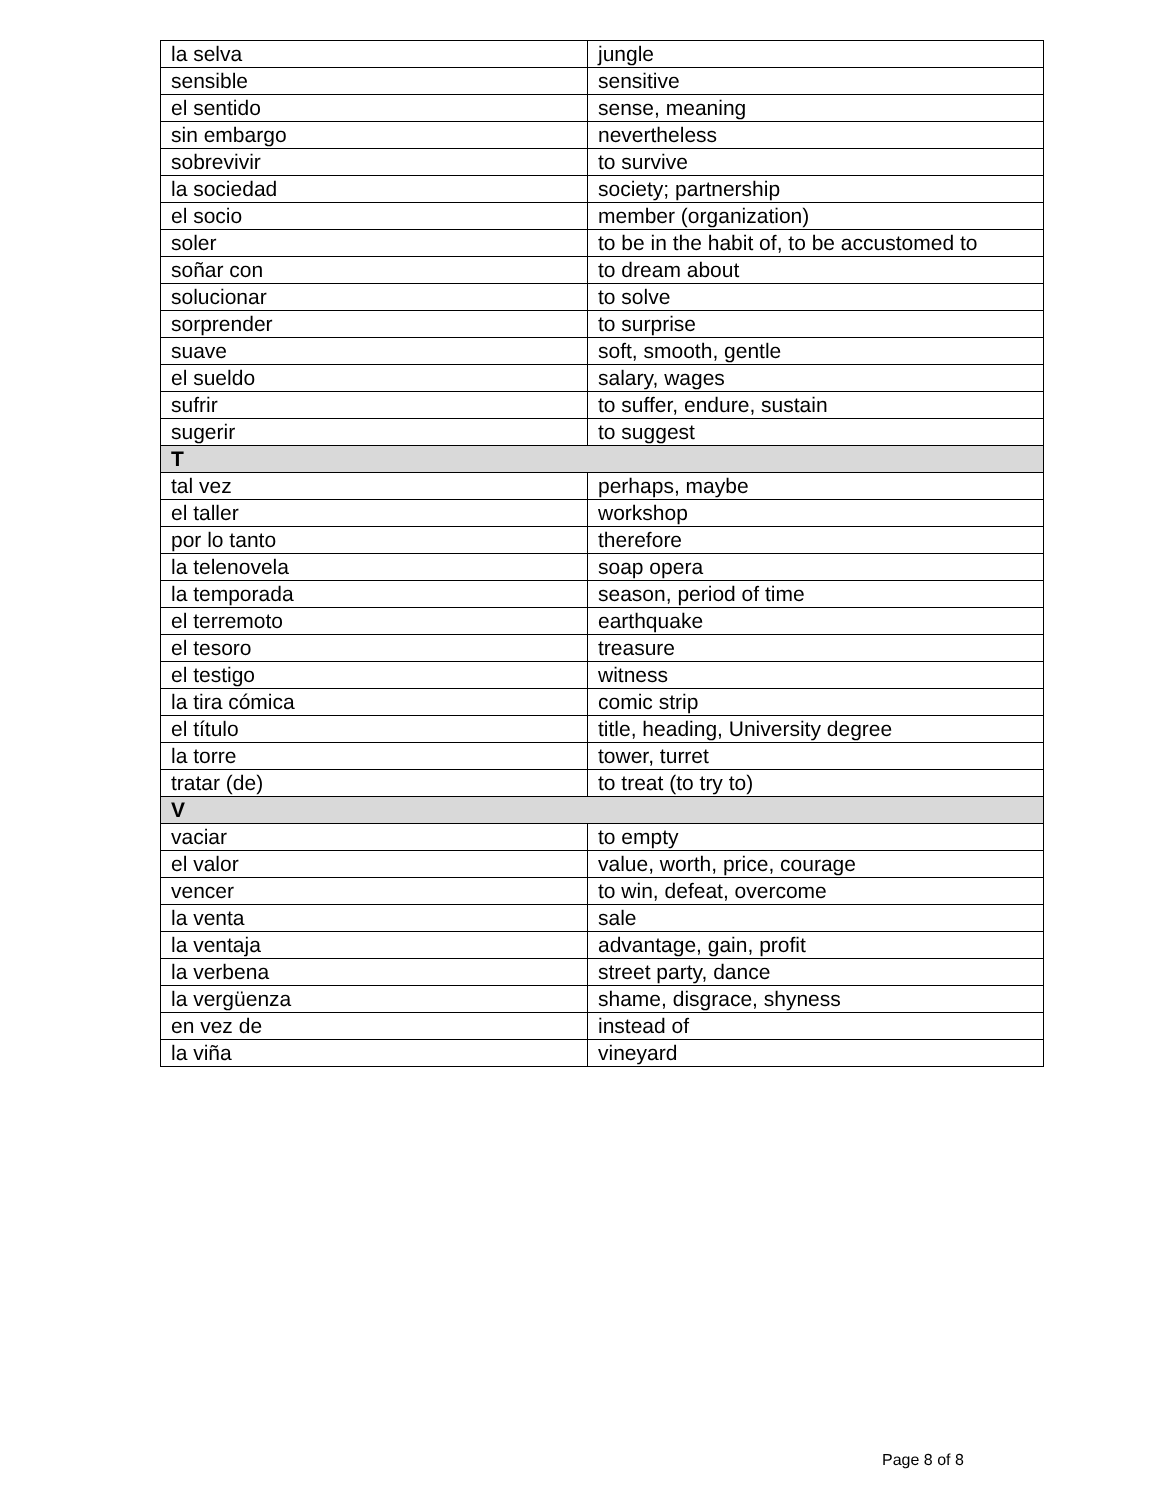| la selva | jungle |
| sensible | sensitive |
| el sentido | sense, meaning |
| sin embargo | nevertheless |
| sobrevivir | to survive |
| la sociedad | society; partnership |
| el socio | member (organization) |
| soler | to be in the habit of, to be accustomed to |
| soñar con | to dream about |
| solucionar | to solve |
| sorprender | to surprise |
| suave | soft, smooth, gentle |
| el sueldo | salary, wages |
| sufrir | to suffer, endure, sustain |
| sugerir | to suggest |
| T | |
| tal vez | perhaps, maybe |
| el taller | workshop |
| por lo tanto | therefore |
| la telenovela | soap opera |
| la temporada | season, period of time |
| el terremoto | earthquake |
| el tesoro | treasure |
| el testigo | witness |
| la tira cómica | comic strip |
| el título | title, heading, University degree |
| la torre | tower, turret |
| tratar (de) | to treat (to try to) |
| V | |
| vaciar | to empty |
| el valor | value, worth, price, courage |
| vencer | to win, defeat, overcome |
| la venta | sale |
| la ventaja | advantage, gain, profit |
| la verbena | street party, dance |
| la vergüenza | shame, disgrace, shyness |
| en vez de | instead of |
| la viña | vineyard |
Page 8 of 8